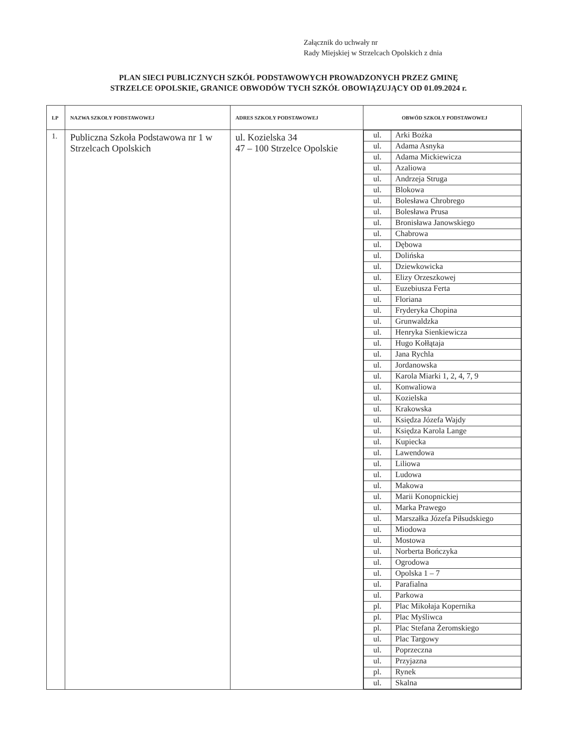Załącznik do uchwały nr
Rady Miejskiej w Strzelcach Opolskich z dnia
PLAN SIECI PUBLICZNYCH SZKÓŁ PODSTAWOWYCH PROWADZONYCH PRZEZ GMINĘ
STRZELCE OPOLSKIE, GRANICE OBWODÓW TYCH SZKÓŁ OBOWIĄZUJĄCY OD 01.09.2024 r.
| LP | NAZWA SZKOŁY PODSTAWOWEJ | ADRES SZKOŁY PODSTAWOWEJ | OBWÓD SZKOŁY PODSTAWOWEJ |
| --- | --- | --- | --- |
| 1. | Publiczna Szkoła Podstawowa nr 1 w Strzelcach Opolskich | ul. Kozielska 34 47 – 100 Strzelce Opolskie | / ul. / Arki Bożka / / ul. / Adama Asnyka / / ul. / Adama Mickiewicza / / ul. / Azaliowa / / ul. / Andrzeja Struga / / ul. / Blokowa / / ul. / Bolesława Chrobrego / / ul. / Bolesława Prusa / / ul. / Bronisława Janowskiego / / ul. / Chabrowa / / ul. / Dębowa / / ul. / Dolińska / / ul. / Dziewkowicka / / ul. / Elizy Orzeszkowej / / ul. / Euzebiusza Ferta / / ul. / Floriana / / ul. / Fryderyka Chopina / / ul. / Grunwaldzka / / ul. / Henryka Sienkiewicza / / ul. / Hugo Kołłątaja / / ul. / Jana Rychla / / ul. / Jordanowska / / ul. / Karola Miarki 1, 2, 4, 7, 9 / / ul. / Konwaliowa / / ul. / Kozielska / / ul. / Krakowska / / ul. / Księdza Józefa Wajdy / / ul. / Księdza Karola Lange / / ul. / Kupiecka / / ul. / Lawendowa / / ul. / Liliowa / / ul. / Ludowa / / ul. / Makowa / / ul. / Marii Konopnickiej / / ul. / Marka Prawego / / ul. / Marszałka Józefa Piłsudskiego / / ul. / Miodowa / / ul. / Mostowa / / ul. / Norberta Bończyka / / ul. / Ogrodowa / / ul. / Opolska 1 – 7 / / ul. / Parafialna / / ul. / Parkowa / / pl. / Plac Mikołaja Kopernika / / pl. / Plac Myśliwca / / pl. / Plac Stefana Żeromskiego / / ul. / Plac Targowy / / ul. / Poprzeczna / / ul. / Przyjazna / / pl. / Rynek / / ul. / Skalna / |